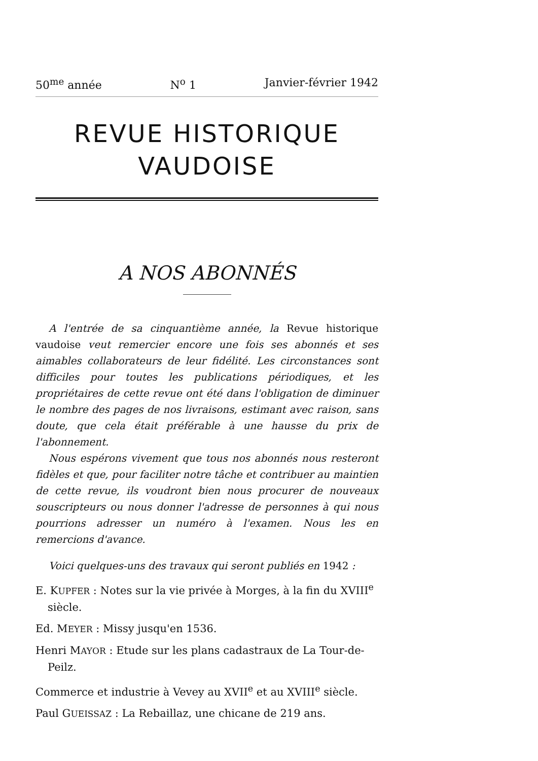50<sup>me</sup> année N<sup>o</sup> 1 Janvier-février 1942
REVUE HISTORIQUE
VAUDOISE
A NOS ABONNÉS
A l'entrée de sa cinquantième année, la Revue historique vaudoise veut remercier encore une fois ses abonnés et ses aimables collaborateurs de leur fidélité. Les circonstances sont difficiles pour toutes les publications périodiques, et les propriétaires de cette revue ont été dans l'obligation de diminuer le nombre des pages de nos livraisons, estimant avec raison, sans doute, que cela était préférable à une hausse du prix de l'abonnement.
Nous espérons vivement que tous nos abonnés nous resteront fidèles et que, pour faciliter notre tâche et contribuer au maintien de cette revue, ils voudront bien nous procurer de nouveaux souscripteurs ou nous donner l'adresse de personnes à qui nous pourrions adresser un numéro à l'examen. Nous les en remercions d'avance.
Voici quelques-uns des travaux qui seront publiés en 1942 :
E. KUPFER : Notes sur la vie privée à Morges, à la fin du XVIII<sup>e</sup> siècle.
Ed. MEYER : Missy jusqu'en 1536.
Henri MAYOR : Etude sur les plans cadastraux de La Tour-de-Peilz.
Commerce et industrie à Vevey au XVII<sup>e</sup> et au XVIII<sup>e</sup> siècle.
Paul GUEISSAZ : La Rebaillaz, une chicane de 219 ans.